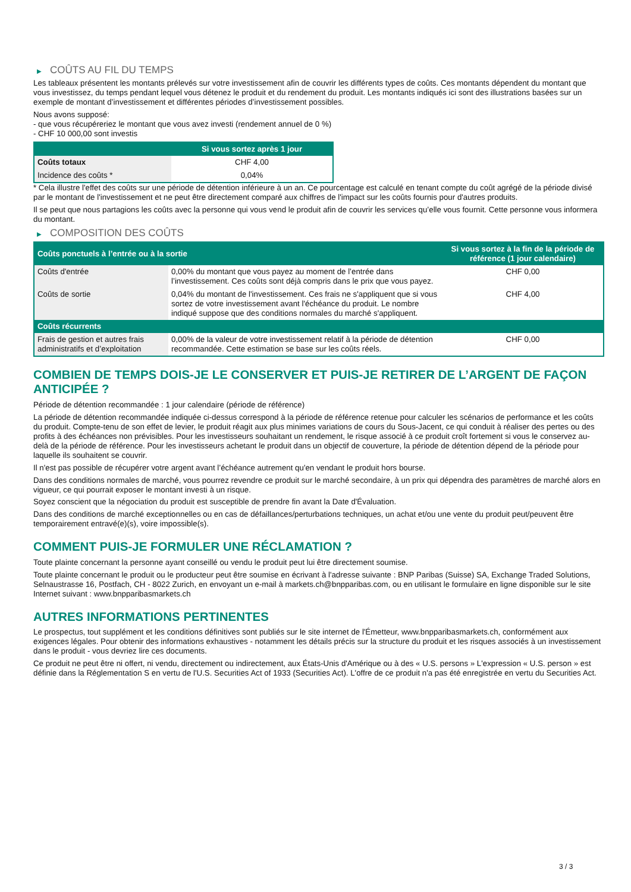▶ COÛTS AU FIL DU TEMPS
Les tableaux présentent les montants prélevés sur votre investissement afin de couvrir les différents types de coûts. Ces montants dépendent du montant que vous investissez, du temps pendant lequel vous détenez le produit et du rendement du produit. Les montants indiqués ici sont des illustrations basées sur un exemple de montant d’investissement et différentes périodes d’investissement possibles.
Nous avons supposé:
- que vous récupéreriez le montant que vous avez investi (rendement annuel de 0 %)
- CHF 10 000,00 sont investis
| | Si vous sortez après 1 jour |
| --- | --- |
| Coûts totaux | CHF 4,00 |
| Incidence des coûts * | 0,04% |
* Cela illustre l'effet des coûts sur une période de détention inférieure à un an. Ce pourcentage est calculé en tenant compte du coût agrégé de la période divisé par le montant de l'investissement et ne peut être directement comparé aux chiffres de l'impact sur les coûts fournis pour d'autres produits.
Il se peut que nous partagions les coûts avec la personne qui vous vend le produit afin de couvrir les services qu’elle vous fournit. Cette personne vous informera du montant.
▶ COMPOSITION DES COÛTS
| Coûts ponctuels à l’entrée ou à la sortie | | Si vous sortez à la fin de la période de référence (1 jour calendaire) |
| --- | --- | --- |
| Coûts d'entrée | 0,00% du montant que vous payez au moment de l’entrée dans l’investissement. Ces coûts sont déjà compris dans le prix que vous payez. | CHF 0,00 |
| Coûts de sortie | 0,04% du montant de l'investissement. Ces frais ne s'appliquent que si vous sortez de votre investissement avant l'échéance du produit. Le nombre indiqué suppose que des conditions normales du marché s'appliquent. | CHF 4,00 |
| Coûts récurrents | | |
| Frais de gestion et autres frais administratifs et d’exploitation | 0,00% de la valeur de votre investissement relatif à la période de détention recommandée. Cette estimation se base sur les coûts réels. | CHF 0,00 |
COMBIEN DE TEMPS DOIS-JE LE CONSERVER ET PUIS-JE RETIRER DE L’ARGENT DE FAÇON ANTICIPÉE ?
Période de détention recommandée : 1 jour calendaire (période de référence)
La période de détention recommandée indiquée ci-dessus correspond à la période de référence retenue pour calculer les scénarios de performance et les coûts du produit. Compte-tenu de son effet de levier, le produit réagit aux plus minimes variations de cours du Sous-Jacent, ce qui conduit à réaliser des pertes ou des profits à des échéances non prévisibles. Pour les investisseurs souhaitant un rendement, le risque associé à ce produit croît fortement si vous le conservez au-delà de la période de référence. Pour les investisseurs achetant le produit dans un objectif de couverture, la période de détention dépend de la période pour laquelle ils souhaitent se couvrir.
Il n'est pas possible de récupérer votre argent avant l’échéance autrement qu'en vendant le produit hors bourse.
Dans des conditions normales de marché, vous pourrez revendre ce produit sur le marché secondaire, à un prix qui dépendra des paramètres de marché alors en vigueur, ce qui pourrait exposer le montant investi à un risque.
Soyez conscient que la négociation du produit est susceptible de prendre fin avant la Date d'Évaluation.
Dans des conditions de marché exceptionnelles ou en cas de défaillances/perturbations techniques, un achat et/ou une vente du produit peut/peuvent être temporairement entravé(e)(s), voire impossible(s).
COMMENT PUIS-JE FORMULER UNE RÉCLAMATION ?
Toute plainte concernant la personne ayant conseillé ou vendu le produit peut lui être directement soumise.
Toute plainte concernant le produit ou le producteur peut être soumise en écrivant à l'adresse suivante : BNP Paribas (Suisse) SA, Exchange Traded Solutions, Selnaustrasse 16, Postfach, CH - 8022 Zurich, en envoyant un e-mail à markets.ch@bnpparibas.com, ou en utilisant le formulaire en ligne disponible sur le site Internet suivant : www.bnpparibasmarkets.ch
AUTRES INFORMATIONS PERTINENTES
Le prospectus, tout supplément et les conditions définitives sont publiés sur le site internet de l'Émetteur, www.bnpparibasmarkets.ch, conformément aux exigences légales. Pour obtenir des informations exhaustives - notamment les détails précis sur la structure du produit et les risques associés à un investissement dans le produit - vous devriez lire ces documents.
Ce produit ne peut être ni offert, ni vendu, directement ou indirectement, aux États-Unis d'Amérique ou à des « U.S. persons » L'expression « U.S. person » est définie dans la Réglementation S en vertu de l'U.S. Securities Act of 1933 (Securities Act). L'offre de ce produit n'a pas été enregistrée en vertu du Securities Act.
3 / 3